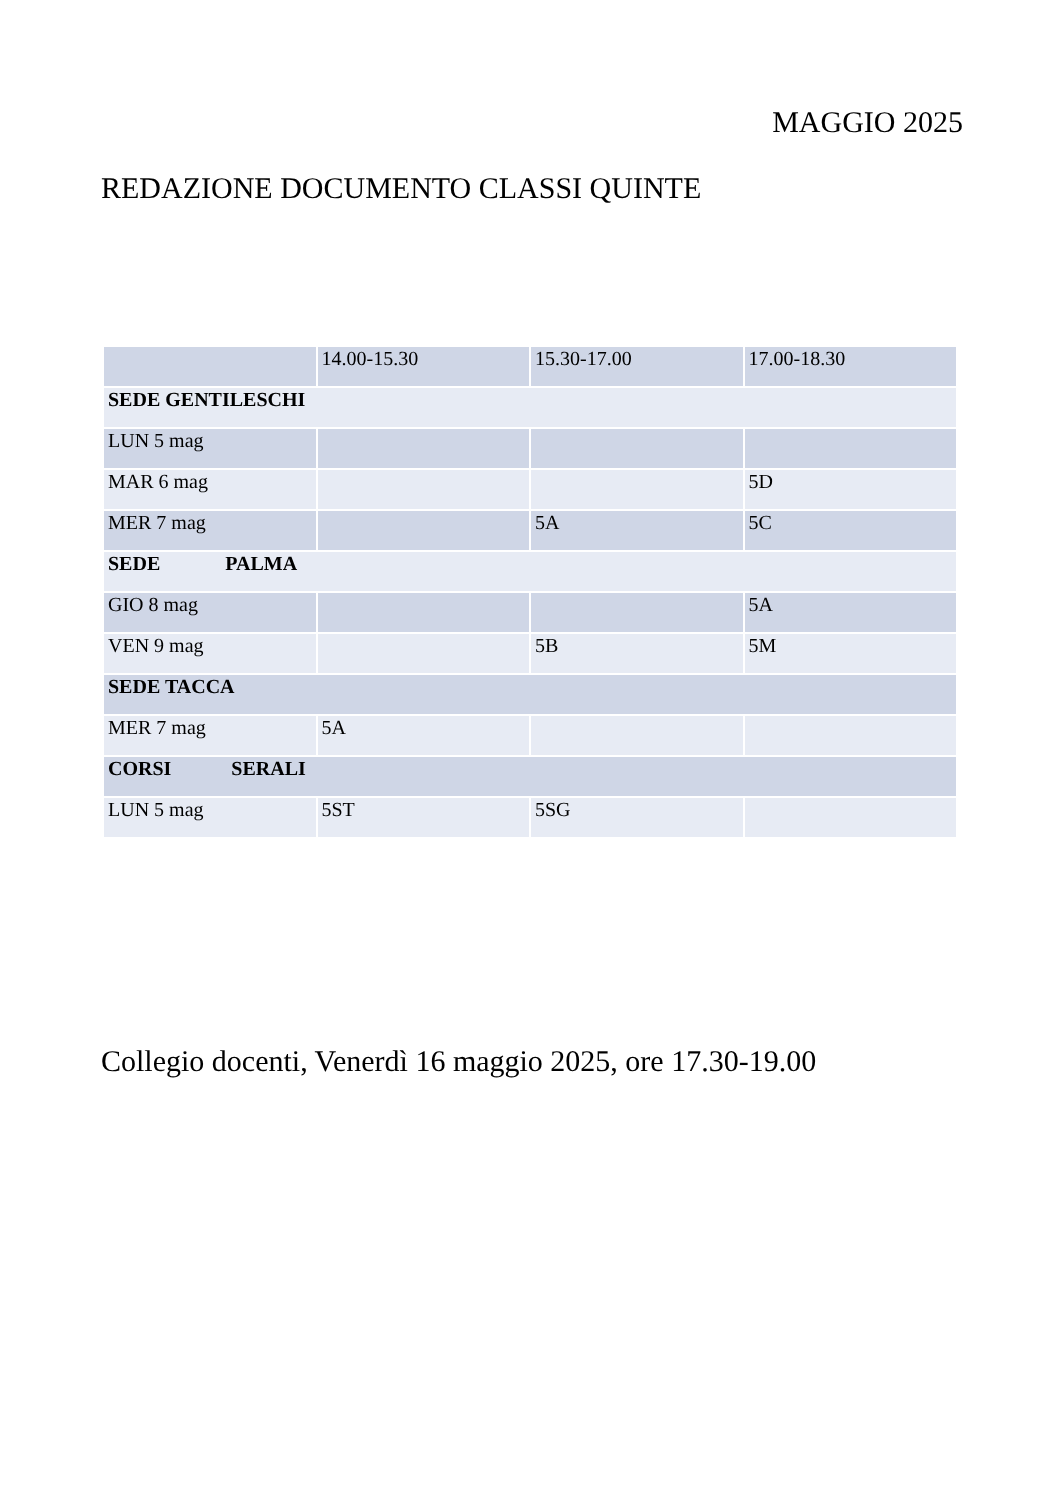MAGGIO 2025
REDAZIONE DOCUMENTO CLASSI QUINTE
| | 14.00-15.30 | 15.30-17.00 | 17.00-18.30 |
| SEDE GENTILESCHI | | | |
| LUN 5 mag | | | |
| MAR 6 mag | | | 5D |
| MER 7 mag | | 5A | 5C |
| SEDE PALMA | | | |
| GIO 8 mag | | | 5A |
| VEN 9 mag | | 5B | 5M |
| SEDE TACCA | | | |
| MER 7 mag | 5A | | |
| CORSI SERALI | | | |
| LUN 5 mag | 5ST | 5SG | |
Collegio docenti, Venerdì 16 maggio 2025, ore 17.30-19.00